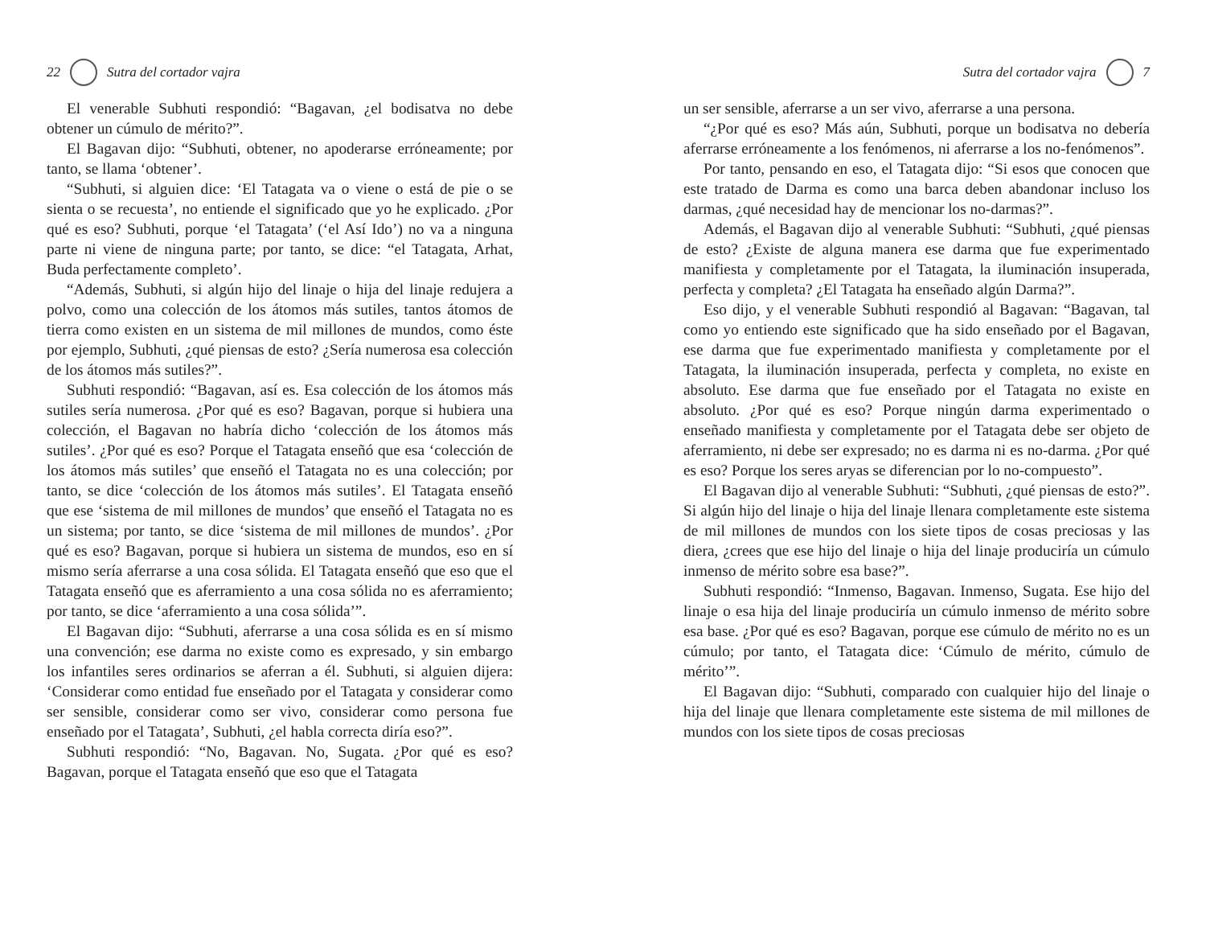22 Sutra del cortador vajra
El venerable Subhuti respondió: “Bagavan, ¿el bodisatva no debe obtener un cúmulo de mérito?”.
El Bagavan dijo: “Subhuti, obtener, no apoderarse erróneamente; por tanto, se llama ‘obtener’.
“Subhuti, si alguien dice: ‘El Tatagata va o viene o está de pie o se sienta o se recuesta’, no entiende el significado que yo he explicado. ¿Por qué es eso? Subhuti, porque ‘el Tatagata’ (‘el Así Ido’) no va a ninguna parte ni viene de ninguna parte; por tanto, se dice: “el Tatagata, Arhat, Buda perfectamente completo’.
“Además, Subhuti, si algún hijo del linaje o hija del linaje redujera a polvo, como una colección de los átomos más sutiles, tantos átomos de tierra como existen en un sistema de mil millones de mundos, como éste por ejemplo, Subhuti, ¿qué piensas de esto? ¿Sería numerosa esa colección de los átomos más sutiles?”.
Subhuti respondió: “Bagavan, así es. Esa colección de los átomos más sutiles sería numerosa. ¿Por qué es eso? Bagavan, porque si hubiera una colección, el Bagavan no habría dicho ‘colección de los átomos más sutiles’. ¿Por qué es eso? Porque el Tatagata enseñó que esa ‘colección de los átomos más sutiles’ que enseñó el Tatagata no es una colección; por tanto, se dice ‘colección de los átomos más sutiles’. El Tatagata enseñó que ese ‘sistema de mil millones de mundos’ que enseñó el Tatagata no es un sistema; por tanto, se dice ‘sistema de mil millones de mundos’. ¿Por qué es eso? Bagavan, porque si hubiera un sistema de mundos, eso en sí mismo sería aferrarse a una cosa sólida. El Tatagata enseñó que eso que el Tatagata enseñó que es aferramiento a una cosa sólida no es aferramiento; por tanto, se dice ‘aferramiento a una cosa sólida’”.
El Bagavan dijo: “Subhuti, aferrarse a una cosa sólida es en sí mismo una convención; ese darma no existe como es expresado, y sin embargo los infantiles seres ordinarios se aferran a él. Subhuti, si alguien dijera: ‘Considerar como entidad fue enseñado por el Tatagata y considerar como ser sensible, considerar como ser vivo, considerar como persona fue enseñado por el Tatagata’, Subhuti, ¿el habla correcta diría eso?”.
Subhuti respondió: “No, Bagavan. No, Sugata. ¿Por qué es eso? Bagavan, porque el Tatagata enseñó que eso que el Tatagata
Sutra del cortador vajra 7
un ser sensible, aferrarse a un ser vivo, aferrarse a una persona.
“¿Por qué es eso? Más aún, Subhuti, porque un bodisatva no debería aferrarse erróneamente a los fenómenos, ni aferrarse a los no-fenómenos”.
Por tanto, pensando en eso, el Tatagata dijo: “Si esos que conocen que este tratado de Darma es como una barca deben abandonar incluso los darmas, ¿qué necesidad hay de mencionar los no-darmas?”.
Además, el Bagavan dijo al venerable Subhuti: “Subhuti, ¿qué piensas de esto? ¿Existe de alguna manera ese darma que fue experimentado manifiesta y completamente por el Tatagata, la iluminación insuperada, perfecta y completa? ¿El Tatagata ha enseñado algún Darma?”.
Eso dijo, y el venerable Subhuti respondió al Bagavan: “Bagavan, tal como yo entiendo este significado que ha sido enseñado por el Bagavan, ese darma que fue experimentado manifiesta y completamente por el Tatagata, la iluminación insuperada, perfecta y completa, no existe en absoluto. Ese darma que fue enseñado por el Tatagata no existe en absoluto. ¿Por qué es eso? Porque ningún darma experimentado o enseñado manifiesta y completamente por el Tatagata debe ser objeto de aferramiento, ni debe ser expresado; no es darma ni es no-darma. ¿Por qué es eso? Porque los seres aryas se diferencian por lo no-compuesto”.
El Bagavan dijo al venerable Subhuti: “Subhuti, ¿qué piensas de esto?”. Si algún hijo del linaje o hija del linaje llenara completamente este sistema de mil millones de mundos con los siete tipos de cosas preciosas y las diera, ¿crees que ese hijo del linaje o hija del linaje produciría un cúmulo inmenso de mérito sobre esa base?”.
Subhuti respondió: “Inmenso, Bagavan. Inmenso, Sugata. Ese hijo del linaje o esa hija del linaje produciría un cúmulo inmenso de mérito sobre esa base. ¿Por qué es eso? Bagavan, porque ese cúmulo de mérito no es un cúmulo; por tanto, el Tatagata dice: ‘Cúmulo de mérito, cúmulo de mérito’”.
El Bagavan dijo: “Subhuti, comparado con cualquier hijo del linaje o hija del linaje que llenara completamente este sistema de mil millones de mundos con los siete tipos de cosas preciosas